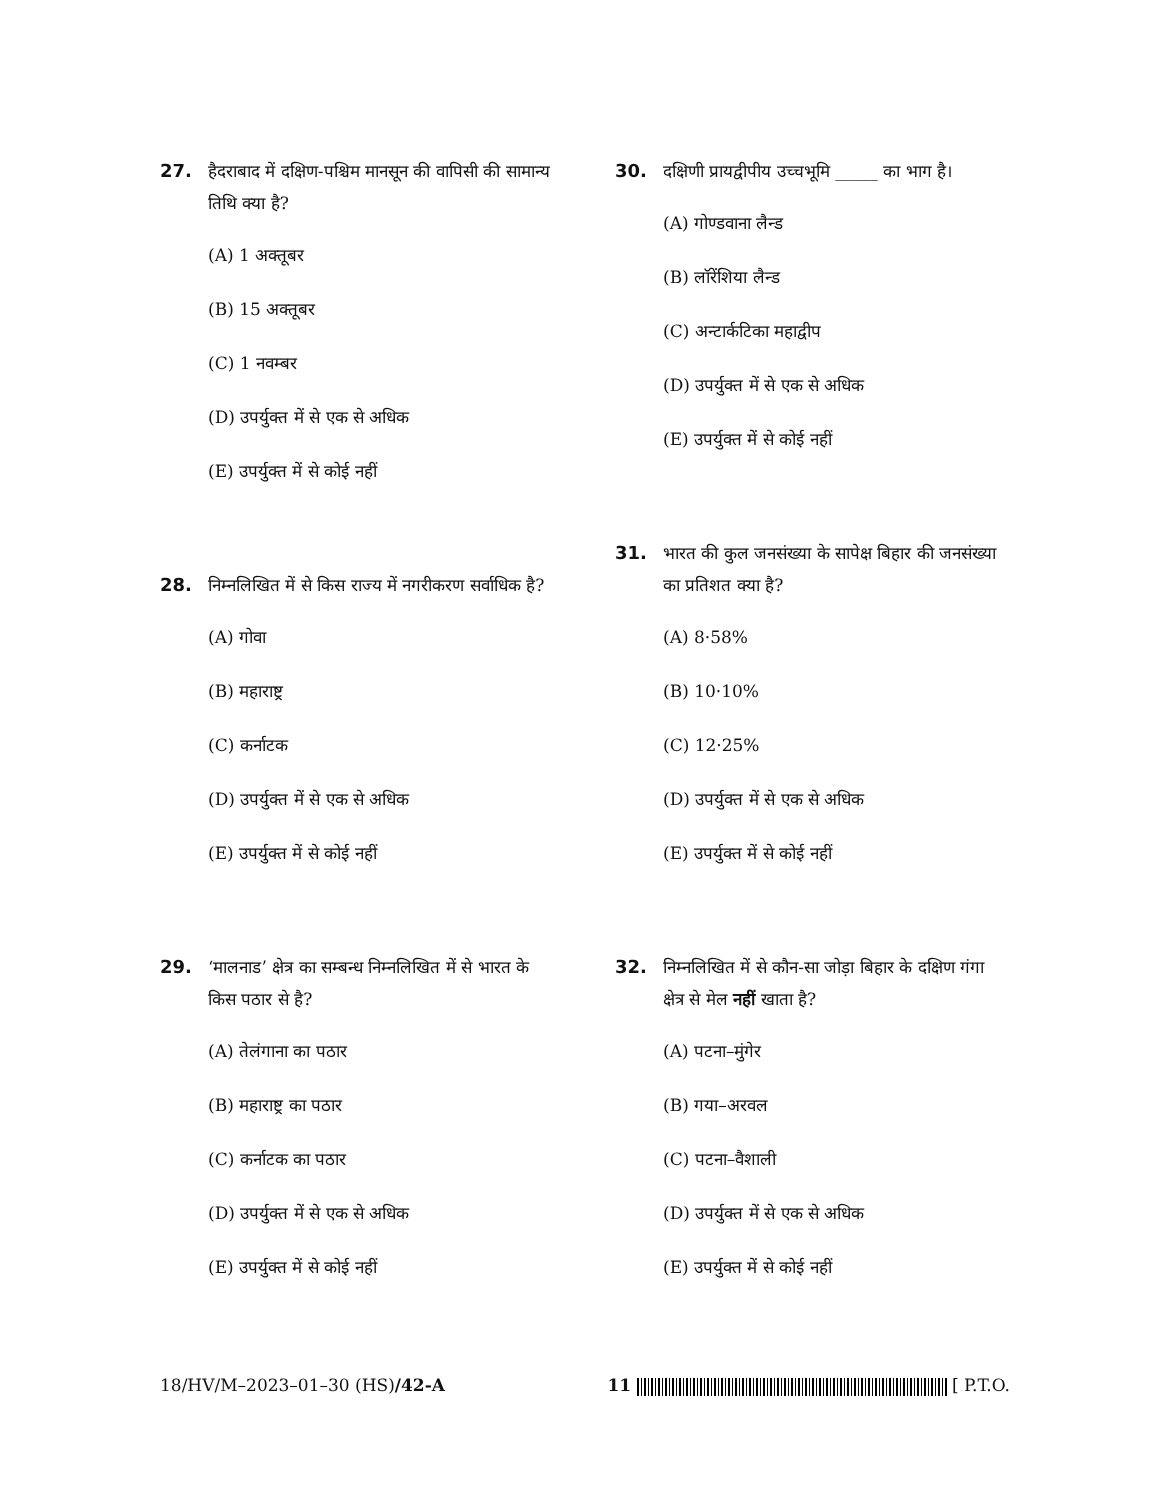27. हैदराबाद में दक्षिण-पश्चिम मानसून की वापिसी की सामान्य तिथि क्या है?
(A) 1 अक्तूबर
(B) 15 अक्तूबर
(C) 1 नवम्बर
(D) उपर्युक्त में से एक से अधिक
(E) उपर्युक्त में से कोई नहीं
28. निम्नलिखित में से किस राज्य में नगरीकरण सर्वाधिक है?
(A) गोवा
(B) महाराष्ट्र
(C) कर्नाटक
(D) उपर्युक्त में से एक से अधिक
(E) उपर्युक्त में से कोई नहीं
29. ‘मालनाड’ क्षेत्र का सम्बन्ध निम्नलिखित में से भारत के किस पठार से है?
(A) तेलंगाना का पठार
(B) महाराष्ट्र का पठार
(C) कर्नाटक का पठार
(D) उपर्युक्त में से एक से अधिक
(E) उपर्युक्त में से कोई नहीं
30. दक्षिणी प्रायद्वीपीय उच्चभूमि _____ का भाग है।
(A) गोण्डवाना लैन्ड
(B) लॉरेंशिया लैन्ड
(C) अन्टार्कटिका महाद्वीप
(D) उपर्युक्त में से एक से अधिक
(E) उपर्युक्त में से कोई नहीं
31. भारत की कुल जनसंख्या के सापेक्ष बिहार की जनसंख्या का प्रतिशत क्या है?
(A) 8·58%
(B) 10·10%
(C) 12·25%
(D) उपर्युक्त में से एक से अधिक
(E) उपर्युक्त में से कोई नहीं
32. निम्नलिखित में से कौन-सा जोड़ा बिहार के दक्षिण गंगा क्षेत्र से मेल नहीं खाता है?
(A) पटना–मुंगेर
(B) गया–अरवल
(C) पटना–वैशाली
(D) उपर्युक्त में से एक से अधिक
(E) उपर्युक्त में से कोई नहीं
18/HV/M–2023–01–30 (HS)/42-A 11 [ P.T.O.